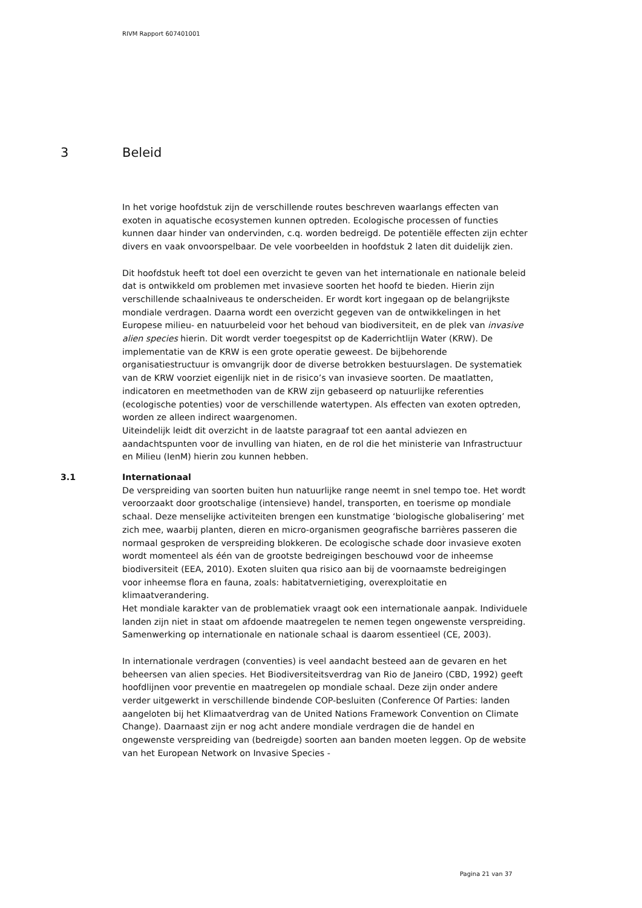RIVM Rapport 607401001
3 Beleid
In het vorige hoofdstuk zijn de verschillende routes beschreven waarlangs effecten van exoten in aquatische ecosystemen kunnen optreden. Ecologische processen of functies kunnen daar hinder van ondervinden, c.q. worden bedreigd. De potentiële effecten zijn echter divers en vaak onvoorspelbaar. De vele voorbeelden in hoofdstuk 2 laten dit duidelijk zien.
Dit hoofdstuk heeft tot doel een overzicht te geven van het internationale en nationale beleid dat is ontwikkeld om problemen met invasieve soorten het hoofd te bieden. Hierin zijn verschillende schaalniveaus te onderscheiden. Er wordt kort ingegaan op de belangrijkste mondiale verdragen. Daarna wordt een overzicht gegeven van de ontwikkelingen in het Europese milieu- en natuurbeleid voor het behoud van biodiversiteit, en de plek van invasive alien species hierin. Dit wordt verder toegespitst op de Kaderrichtlijn Water (KRW). De implementatie van de KRW is een grote operatie geweest. De bijbehorende organisatiestructuur is omvangrijk door de diverse betrokken bestuurslagen. De systematiek van de KRW voorziet eigenlijk niet in de risico’s van invasieve soorten. De maatlatten, indicatoren en meetmethoden van de KRW zijn gebaseerd op natuurlijke referenties (ecologische potenties) voor de verschillende watertypen. Als effecten van exoten optreden, worden ze alleen indirect waargenomen.
Uiteindelijk leidt dit overzicht in de laatste paragraaf tot een aantal adviezen en aandachtspunten voor de invulling van hiaten, en de rol die het ministerie van Infrastructuur en Milieu (IenM) hierin zou kunnen hebben.
3.1 Internationaal
De verspreiding van soorten buiten hun natuurlijke range neemt in snel tempo toe. Het wordt veroorzaakt door grootschalige (intensieve) handel, transporten, en toerisme op mondiale schaal. Deze menselijke activiteiten brengen een kunstmatige ‘biologische globalisering’ met zich mee, waarbij planten, dieren en micro-organismen geografische barrières passeren die normaal gesproken de verspreiding blokkeren. De ecologische schade door invasieve exoten wordt momenteel als één van de grootste bedreigingen beschouwd voor de inheemse biodiversiteit (EEA, 2010). Exoten sluiten qua risico aan bij de voornaamste bedreigingen voor inheemse flora en fauna, zoals: habitatvernietiging, overexploitatie en klimaatverandering.
Het mondiale karakter van de problematiek vraagt ook een internationale aanpak. Individuele landen zijn niet in staat om afdoende maatregelen te nemen tegen ongewenste verspreiding. Samenwerking op internationale en nationale schaal is daarom essentieel (CE, 2003).
In internationale verdragen (conventies) is veel aandacht besteed aan de gevaren en het beheersen van alien species. Het Biodiversiteitsverdrag van Rio de Janeiro (CBD, 1992) geeft hoofdlijnen voor preventie en maatregelen op mondiale schaal. Deze zijn onder andere verder uitgewerkt in verschillende bindende COP-besluiten (Conference Of Parties: landen aangeloten bij het Klimaatverdrag van de United Nations Framework Convention on Climate Change). Daarnaast zijn er nog acht andere mondiale verdragen die de handel en ongewenste verspreiding van (bedreigde) soorten aan banden moeten leggen. Op de website van het European Network on Invasive Species -
Pagina 21 van 37